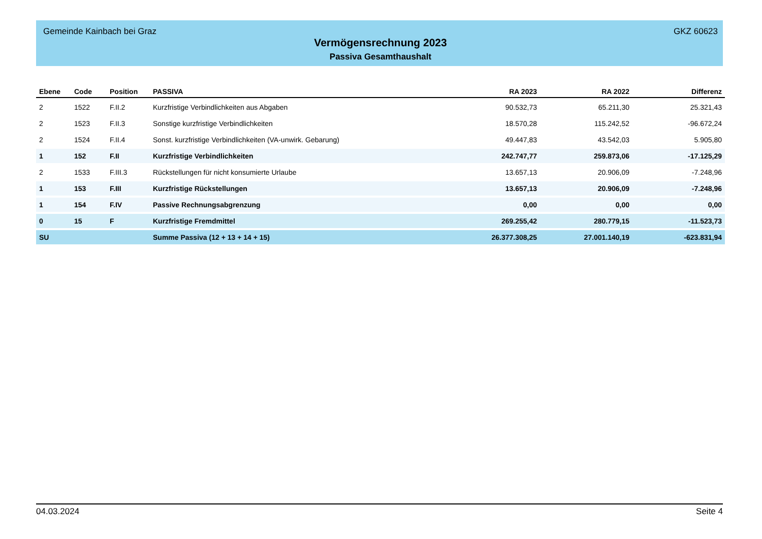Gemeinde Kainbach bei Graz GKZ 60623
Vermögensrechnung 2023
Passiva Gesamthaushalt
| Ebene | Code | Position | PASSIVA | RA 2023 | RA 2022 | Differenz |
| --- | --- | --- | --- | --- | --- | --- |
| 2 | 1522 | F.II.2 | Kurzfristige Verbindlichkeiten aus Abgaben | 90.532,73 | 65.211,30 | 25.321,43 |
| 2 | 1523 | F.II.3 | Sonstige kurzfristige Verbindlichkeiten | 18.570,28 | 115.242,52 | -96.672,24 |
| 2 | 1524 | F.II.4 | Sonst. kurzfristige Verbindlichkeiten (VA-unwirk. Gebarung) | 49.447,83 | 43.542,03 | 5.905,80 |
| 1 | 152 | F.II | Kurzfristige Verbindlichkeiten | 242.747,77 | 259.873,06 | -17.125,29 |
| 2 | 1533 | F.III.3 | Rückstellungen für nicht konsumierte Urlaube | 13.657,13 | 20.906,09 | -7.248,96 |
| 1 | 153 | F.III | Kurzfristige Rückstellungen | 13.657,13 | 20.906,09 | -7.248,96 |
| 1 | 154 | F.IV | Passive Rechnungsabgrenzung | 0,00 | 0,00 | 0,00 |
| 0 | 15 | F | Kurzfristige Fremdmittel | 269.255,42 | 280.779,15 | -11.523,73 |
| SU | | | Summe Passiva (12 + 13 + 14 + 15) | 26.377.308,25 | 27.001.140,19 | -623.831,94 |
04.03.2024 Seite 4